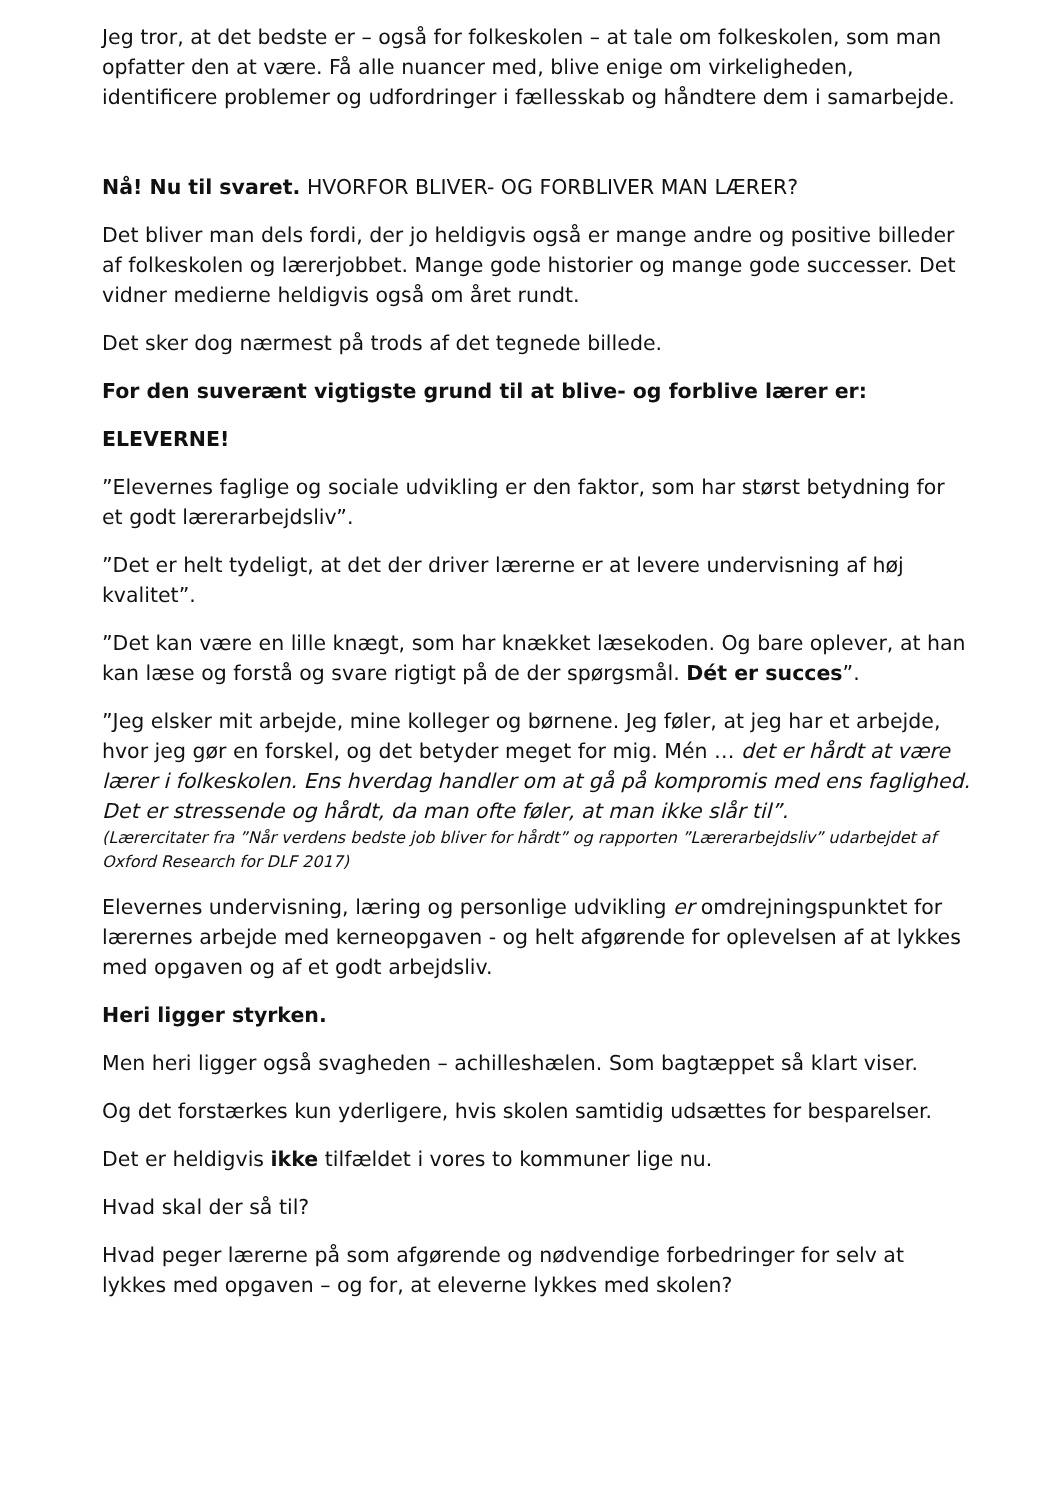Jeg tror, at det bedste er – også for folkeskolen – at tale om folkeskolen, som man opfatter den at være. Få alle nuancer med, blive enige om virkeligheden, identificere problemer og udfordringer i fællesskab og håndtere dem i samarbejde.
Nå! Nu til svaret. HVORFOR BLIVER- OG FORBLIVER MAN LÆRER?
Det bliver man dels fordi, der jo heldigvis også er mange andre og positive billeder af folkeskolen og lærerjobbet. Mange gode historier og mange gode successer. Det vidner medierne heldigvis også om året rundt.
Det sker dog nærmest på trods af det tegnede billede.
For den suverænt vigtigste grund til at blive- og forblive lærer er:
ELEVERNE!
”Elevernes faglige og sociale udvikling er den faktor, som har størst betydning for et godt lærerarbejdsliv”.
”Det er helt tydeligt, at det der driver lærerne er at levere undervisning af høj kvalitet”.
”Det kan være en lille knægt, som har knækket læsekoden. Og bare oplever, at han kan læse og forstå og svare rigtigt på de der spørgsmål. Dét er succes”.
”Jeg elsker mit arbejde, mine kolleger og børnene. Jeg føler, at jeg har et arbejde, hvor jeg gør en forskel, og det betyder meget for mig. Mén … det er hårdt at være lærer i folkeskolen. Ens hverdag handler om at gå på kompromis med ens faglighed. Det er stressende og hårdt, da man ofte føler, at man ikke slår til”.
(Lærercitater fra ”Når verdens bedste job bliver for hårdt” og rapporten ”Lærerarbejdsliv” udarbejdet af Oxford Research for DLF 2017)
Elevernes undervisning, læring og personlige udvikling er omdrejningspunktet for lærernes arbejde med kerneopgaven - og helt afgørende for oplevelsen af at lykkes med opgaven og af et godt arbejdsliv.
Heri ligger styrken.
Men heri ligger også svagheden – achilleshælen. Som bagtæppet så klart viser.
Og det forstærkes kun yderligere, hvis skolen samtidig udsættes for besparelser.
Det er heldigvis ikke tilfældet i vores to kommuner lige nu.
Hvad skal der så til?
Hvad peger lærerne på som afgørende og nødvendige forbedringer for selv at lykkes med opgaven – og for, at eleverne lykkes med skolen?